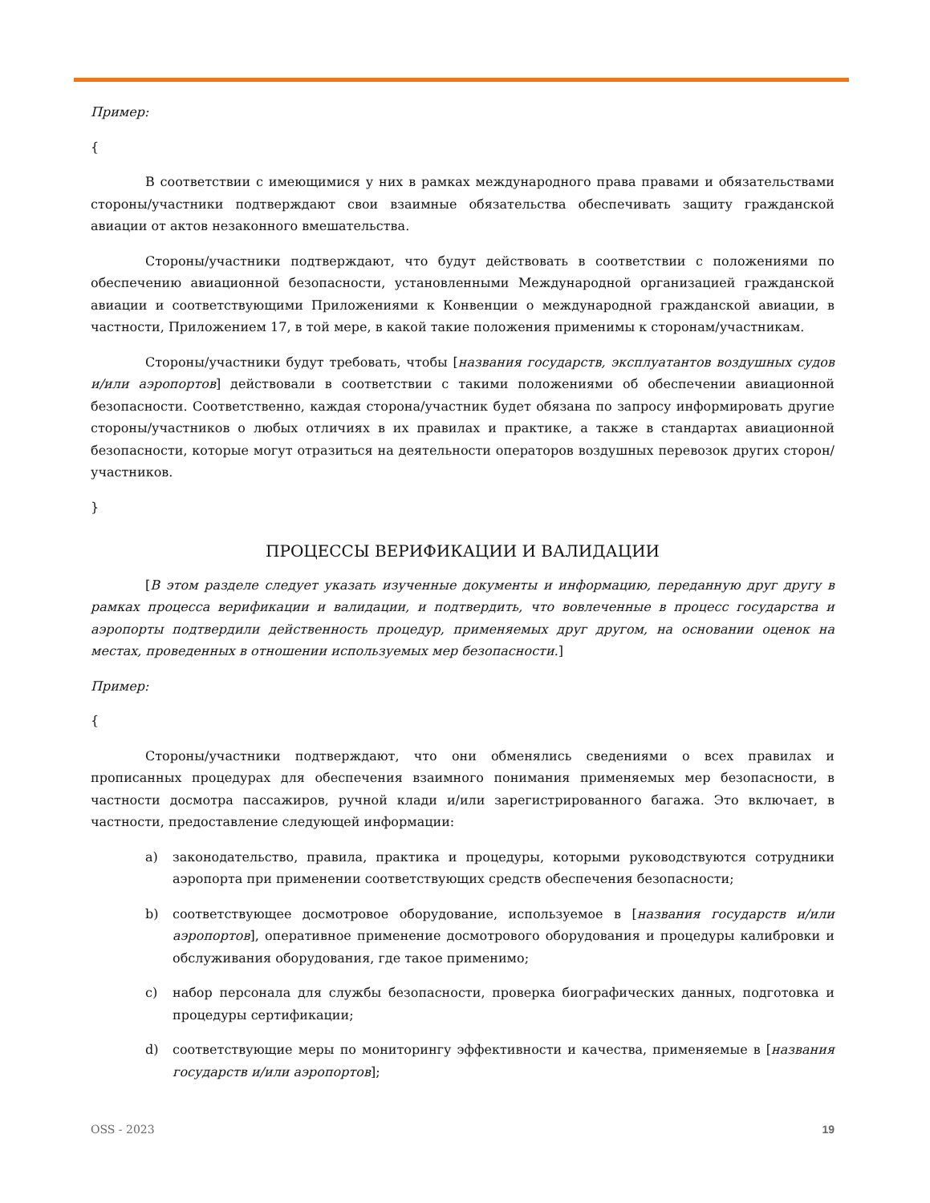Пример:
{
В соответствии с имеющимися у них в рамках международного права правами и обязательствами стороны/участники подтверждают свои взаимные обязательства обеспечивать защиту гражданской авиации от актов незаконного вмешательства.
Стороны/участники подтверждают, что будут действовать в соответствии с положениями по обеспечению авиационной безопасности, установленными Международной организацией гражданской авиации и соответствующими Приложениями к Конвенции о международной гражданской авиации, в частности, Приложением 17, в той мере, в какой такие положения применимы к сторонам/участникам.
Стороны/участники будут требовать, чтобы [названия государств, эксплуатантов воздушных судов и/или аэропортов] действовали в соответствии с такими положениями об обеспечении авиационной безопасности. Соответственно, каждая сторона/участник будет обязана по запросу информировать другие стороны/участников о любых отличиях в их правилах и практике, а также в стандартах авиационной безопасности, которые могут отразиться на деятельности операторов воздушных перевозок других сторон/участников.
}
ПРОЦЕССЫ ВЕРИФИКАЦИИ И ВАЛИДАЦИИ
[В этом разделе следует указать изученные документы и информацию, переданную друг другу в рамках процесса верификации и валидации, и подтвердить, что вовлеченные в процесс государства и аэропорты подтвердили действенность процедур, применяемых друг другом, на основании оценок на местах, проведенных в отношении используемых мер безопасности.]
Пример:
{
Стороны/участники подтверждают, что они обменялись сведениями о всех правилах и прописанных процедурах для обеспечения взаимного понимания применяемых мер безопасности, в частности досмотра пассажиров, ручной клади и/или зарегистрированного багажа. Это включает, в частности, предоставление следующей информации:
a) законодательство, правила, практика и процедуры, которыми руководствуются сотрудники аэропорта при применении соответствующих средств обеспечения безопасности;
b) соответствующее досмотровое оборудование, используемое в [названия государств и/или аэропортов], оперативное применение досмотрового оборудования и процедуры калибровки и обслуживания оборудования, где такое применимо;
c) набор персонала для службы безопасности, проверка биографических данных, подготовка и процедуры сертификации;
d) соответствующие меры по мониторингу эффективности и качества, применяемые в [названия государств и/или аэропортов];
OSS - 2023 19